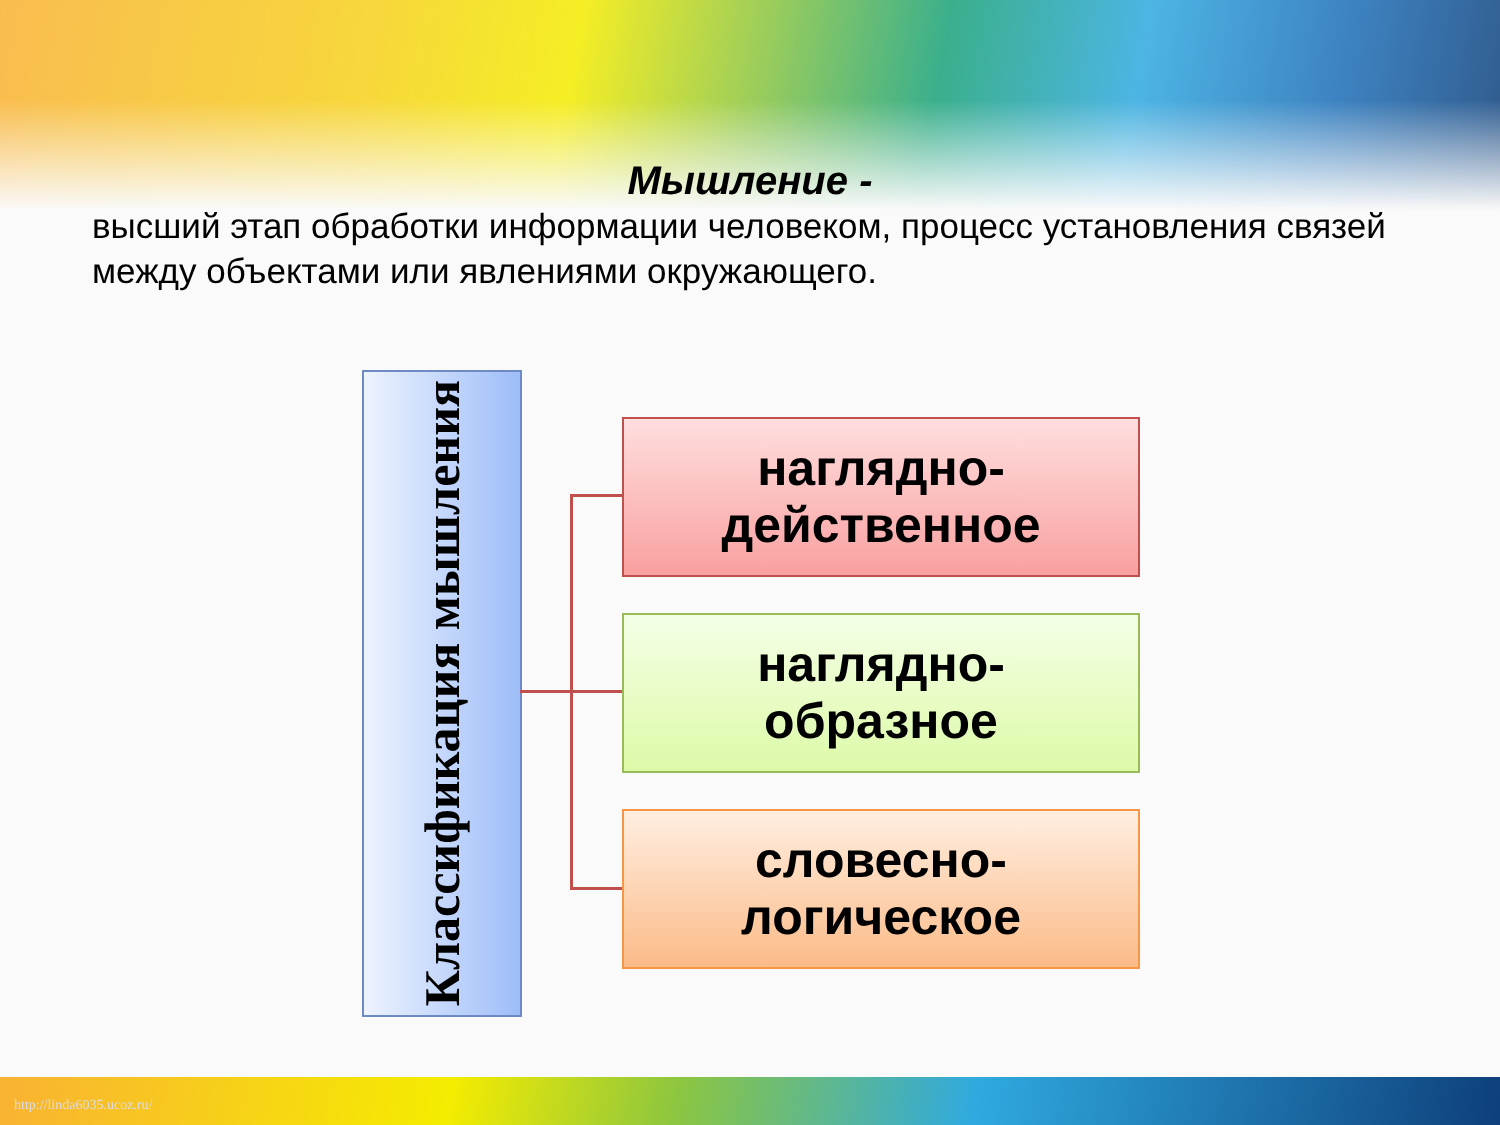Мышление -
высший этап обработки информации человеком, процесс установления связей между объектами или явлениями окружающего.
Классификация мышления
наглядно-
действенное
наглядно-
образное
словесно-
логическое
http://linda6035.ucoz.ru/